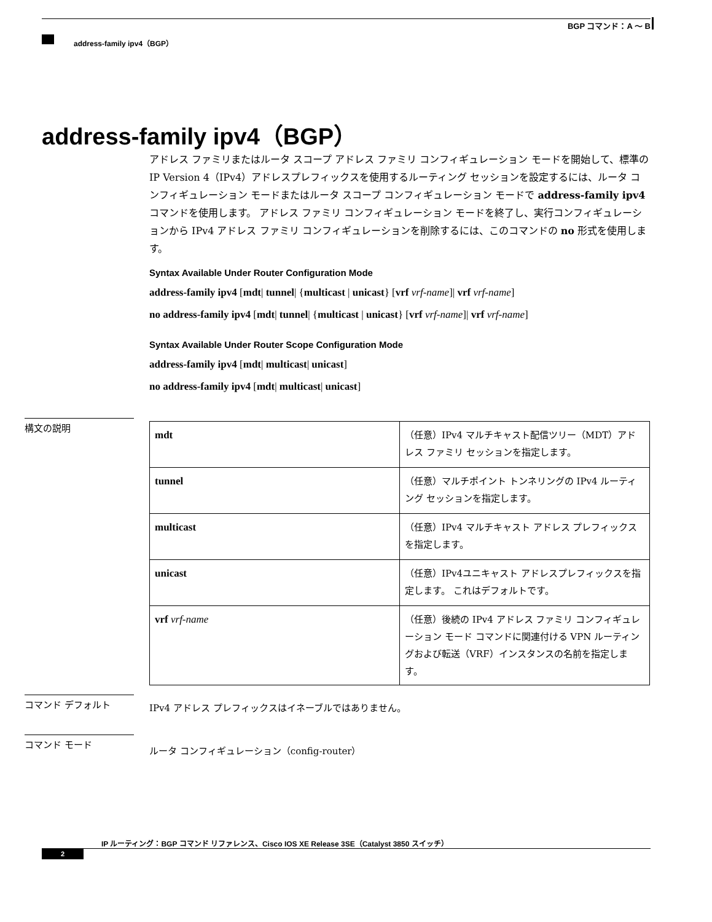BGP コマンド：A ～ B
address-family ipv4（BGP）
address-family ipv4（BGP）
アドレス ファミリまたはルータ スコープ アドレス ファミリ コンフィギュレーション モードを開始して、標準の IP Version 4（IPv4）アドレスプレフィックスを使用するルーティング セッションを設定するには、ルータ コンフィギュレーション モードまたはルータ スコープ コンフィギュレーション モードで address-family ipv4 コマンドを使用します。 アドレス ファミリ コンフィギュレーション モードを終了し、実行コンフィギュレーションから IPv4 アドレス ファミリ コンフィギュレーションを削除するには、このコマンドの no 形式を使用します。
Syntax Available Under Router Configuration Mode
address-family ipv4 [mdt| tunnel| {multicast | unicast} [vrf vrf-name]| vrf vrf-name]
no address-family ipv4 [mdt| tunnel| {multicast | unicast} [vrf vrf-name]| vrf vrf-name]
Syntax Available Under Router Scope Configuration Mode
address-family ipv4 [mdt| multicast| unicast]
no address-family ipv4 [mdt| multicast| unicast]
構文の説明
| mdt | （任意）IPv4 マルチキャスト配信ツリー（MDT）アドレス ファミリ セッションを指定します。 |
| tunnel | （任意）マルチポイント トンネリングの IPv4 ルーティング セッションを指定します。 |
| multicast | （任意）IPv4 マルチキャスト アドレス プレフィックスを指定します。 |
| unicast | （任意）IPv4ユニキャスト アドレスプレフィックスを指定します。 これはデフォルトです。 |
| vrf vrf-name | （任意）後続の IPv4 アドレス ファミリ コンフィギュレーション モード コマンドに関連付ける VPN ルーティングおよび転送（VRF）インスタンスの名前を指定します。 |
コマンド デフォルト
IPv4 アドレス プレフィックスはイネーブルではありません。
コマンド モード
ルータ コンフィギュレーション（config-router）
IP ルーティング：BGP コマンド リファレンス、Cisco IOS XE Release 3SE（Catalyst 3850 スイッチ）
2